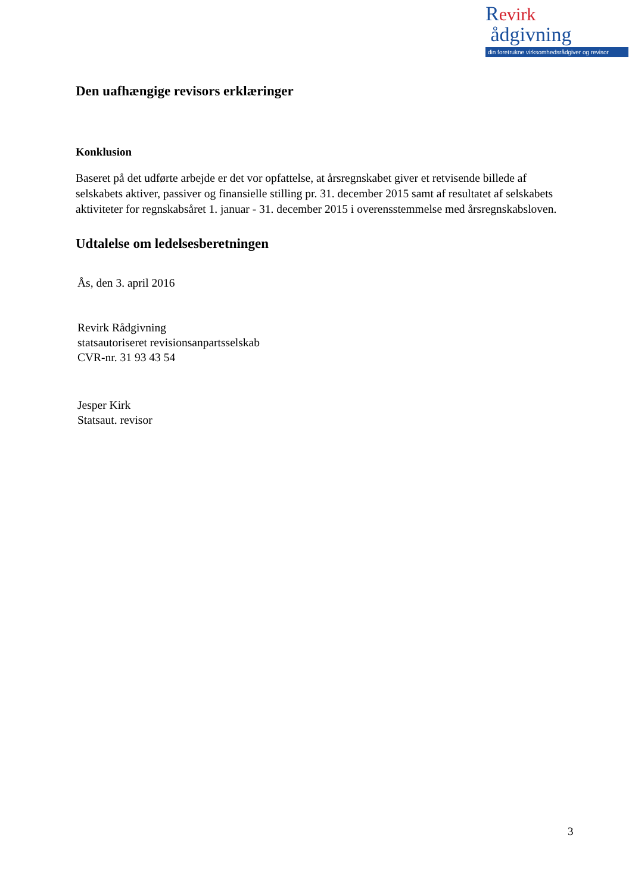Revirk
ådgivning
din foretrukne virksomhedsrådgiver og revisor
Den uafhængige revisors erklæringer
Konklusion
Baseret på det udførte arbejde er det vor opfattelse, at årsregnskabet giver et retvisende billede af selskabets aktiver, passiver og finansielle stilling pr. 31. december 2015 samt af resultatet af selskabets aktiviteter for regnskabsåret 1. januar - 31. december 2015 i overensstemmelse med årsregnskabsloven.
Udtalelse om ledelsesberetningen
Ås, den 3. april 2016
Revirk Rådgivning
statsautoriseret revisionsanpartsselskab
CVR-nr. 31 93 43 54
Jesper Kirk
Statsaut. revisor
3